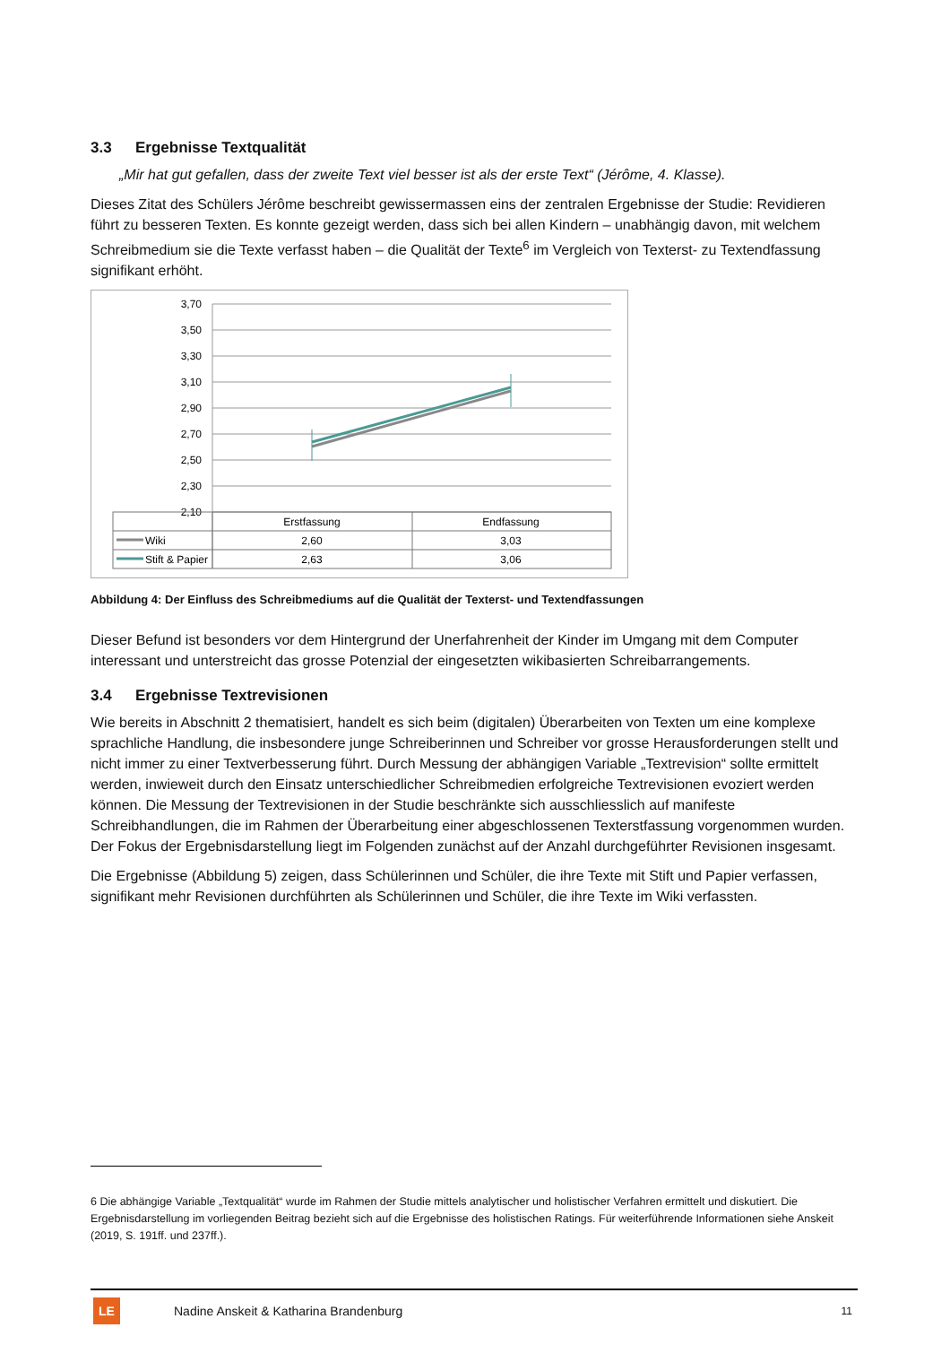3.3 Ergebnisse Textqualität
„Mir hat gut gefallen, dass der zweite Text viel besser ist als der erste Text“ (Jérôme, 4. Klasse).
Dieses Zitat des Schülers Jérôme beschreibt gewissermassen eins der zentralen Ergebnisse der Studie: Revidieren führt zu besseren Texten. Es konnte gezeigt werden, dass sich bei allen Kindern – unabhängig davon, mit welchem Schreibmedium sie die Texte verfasst haben – die Qualität der Texte<sup>6</sup> im Vergleich von Texterst- zu Textendfassung signifikant erhöht.
3,70
3,50
3,30
3,10
2,90
2,70
2,50
2,30
2,10
Wiki
Stift & Papier
Erstfassung
Endfassung
2,60
3,03
2,63
3,06
Abbildung 4: Der Einfluss des Schreibmediums auf die Qualität der Texterst- und Textendfassungen
Dieser Befund ist besonders vor dem Hintergrund der Unerfahrenheit der Kinder im Umgang mit dem Computer interessant und unterstreicht das grosse Potenzial der eingesetzten wikibasierten Schreib­arrangements.
3.4 Ergebnisse Textrevisionen
Wie bereits in Abschnitt 2 thematisiert, handelt es sich beim (digitalen) Überarbeiten von Texten um eine komplexe sprachliche Handlung, die insbesondere junge Schreiberinnen und Schreiber vor grosse Heraus­forderungen stellt und nicht immer zu einer Textverbesserung führt. Durch Messung der abhängigen Vari­able „Textrevision“ sollte ermittelt werden, inwieweit durch den Einsatz unterschiedlicher Schreibmedien erfolgreiche Textrevisionen evoziert werden können. Die Messung der Textrevisionen in der Studie be­schränkte sich ausschliesslich auf manifeste Schreibhandlungen, die im Rahmen der Überarbeitung einer abgeschlossenen Texterstfassung vorgenommen wurden. Der Fokus der Ergebnisdarstellung liegt im Fol­genden zunächst auf der Anzahl durchgeführter Revisionen insgesamt.
Die Ergebnisse (Abbildung 5) zeigen, dass Schülerinnen und Schüler, die ihre Texte mit Stift und Papier ver­fassen, signifikant mehr Revisionen durchführten als Schülerinnen und Schüler, die ihre Texte im Wiki ver­fassten.
6 Die abhängige Variable „Textqualität“ wurde im Rahmen der Studie mittels analytischer und holistischer Verfahren ermit­telt und diskutiert. Die Ergebnisdarstellung im vorliegenden Beitrag bezieht sich auf die Ergebnisse des holistischen Ratings. Für weiterführende Informationen siehe Anskeit (2019, S. 191ff. und 237ff.).
LE
Nadine Anskeit & Katharina Brandenburg 11